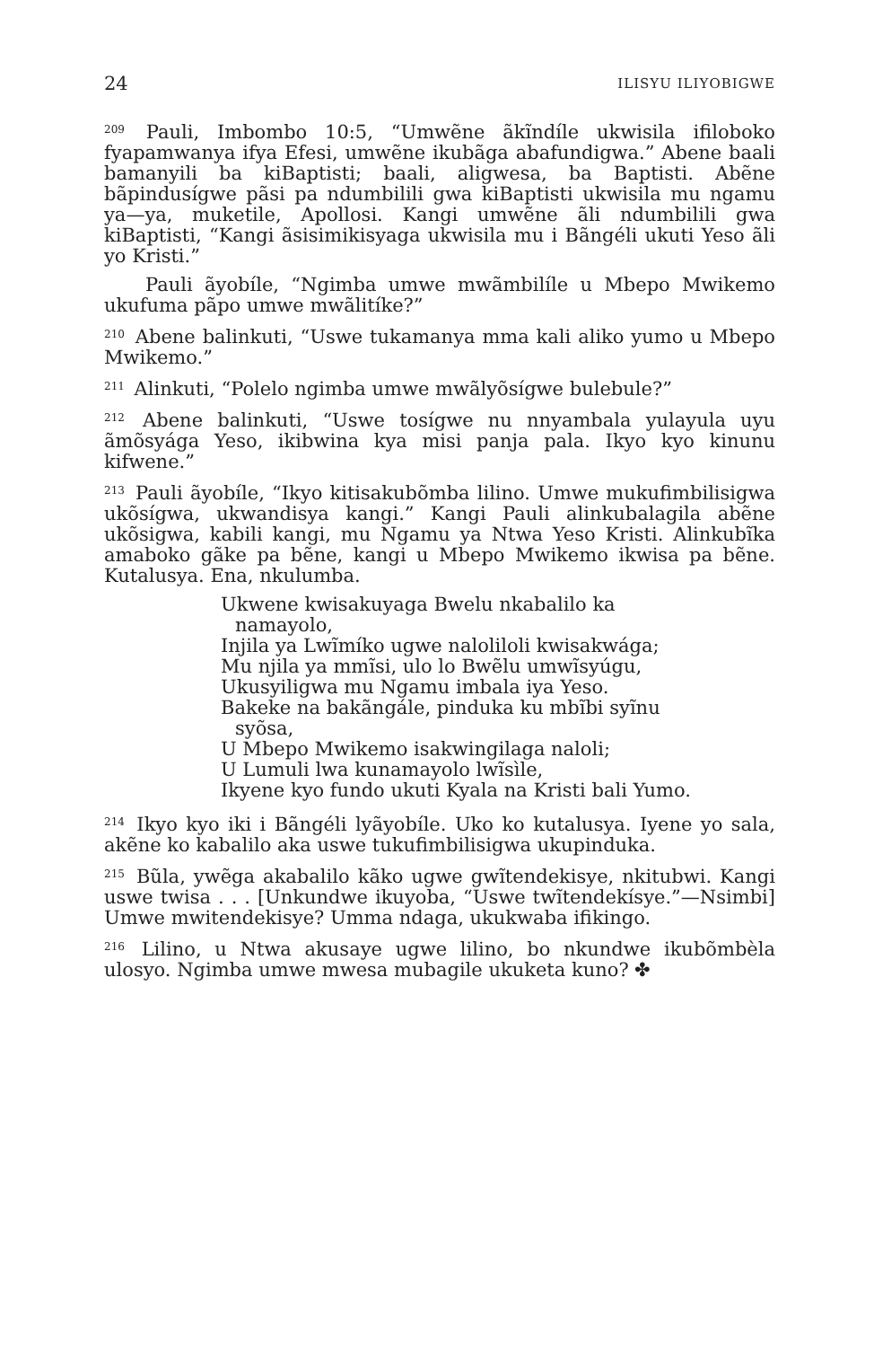24 ILISYU ILIYOBIGWE
<sup>209</sup> Pauli, Imbombo 10:5, “Umwẽne ãkĩndíle ukwisila ifiloboko fyapamwanya ifya Efesi, umwẽne ikubãga abafundigwa.” Abene baali bamanyili ba kiBaptisti; baali, aligwesa, ba Baptisti. Abẽne bãpindusígwe pãsi pa ndumbilili gwa kiBaptisti ukwisila mu ngamu ya—ya, muketile, Apollosi. Kangi umwẽne ãli ndumbilili gwa kiBaptisti, “Kangi ãsisimikisyaga ukwisila mu i Bãngéli ukuti Yeso ãli yo Kristi.”
Pauli ãyobíle, “Ngimba umwe mwãmbilíle u Mbepo Mwikemo ukufuma pãpo umwe mwãlitíke?”
<sup>210</sup> Abene balinkuti, “Uswe tukamanya mma kali aliko yumo u Mbepo Mwikemo.”
<sup>211</sup> Alinkuti, “Polelo ngimba umwe mwãlyõsígwe bulebule?”
<sup>212</sup> Abene balinkuti, “Uswe tosígwe nu nnyambala yulayula uyu ãmõsyága Yeso, ikibwina kya misi panja pala. Ikyo kyo kinunu kifwene.”
<sup>213</sup> Pauli ãyobíle, “Ikyo kitisakubõmba lilino. Umwe mukufimbilisigwa ukõsígwa, ukwandisya kangi.” Kangi Pauli alinkubalagila abẽne ukõsigwa, kabili kangi, mu Ngamu ya Ntwa Yeso Kristi. Alinkubĩka amaboko gãke pa bẽne, kangi u Mbepo Mwikemo ikwisa pa bẽne. Kutalusya. Ena, nkulumba.
Ukwene kwisakuyaga Bwelu nkabalilo ka namayolo,
Injila ya Lwĩmíko ugwe nalolilo­li kwisakwága;
Mu njila ya mmĩsi, ulo lo Bwẽlu umwĩsyúgu,
Ukusyiligwa mu Ngamu imbala iya Yeso.
Bakeke na bakãngále, pinduka ku mbĩbi syĩnu syõsa,
U Mbepo Mwikemo isakwingilaga naloli;
U Lumuli lwa kunamayolo lwĩsìle,
Ikyene kyo fundo ukuti Kyala na Kristi bali Yumo.
<sup>214</sup> Ikyo kyo iki i Bãngéli lyãyobíle. Uko ko kutalusya. Iyene yo sala, akẽne ko kabalilo aka uswe tukufimbilisigwa ukupinduka.
<sup>215</sup> Bũla, ywẽga akabalilo kãko ugwe gwĩtendekisye, nkitubwi. Kangi uswe twisa . . . [Unkundwe ikuyoba, “Uswe twĩtendekísye.”—Nsimbi] Umwe mwitendekisye? Umma ndaga, ukukwaba ifikingo.
<sup>216</sup> Lilino, u Ntwa akusaye ugwe lilino, bo nkundwe ikubõmbèla ulosyo. Ngimba umwe mwesa mubagile ukuketa kuno? ✤